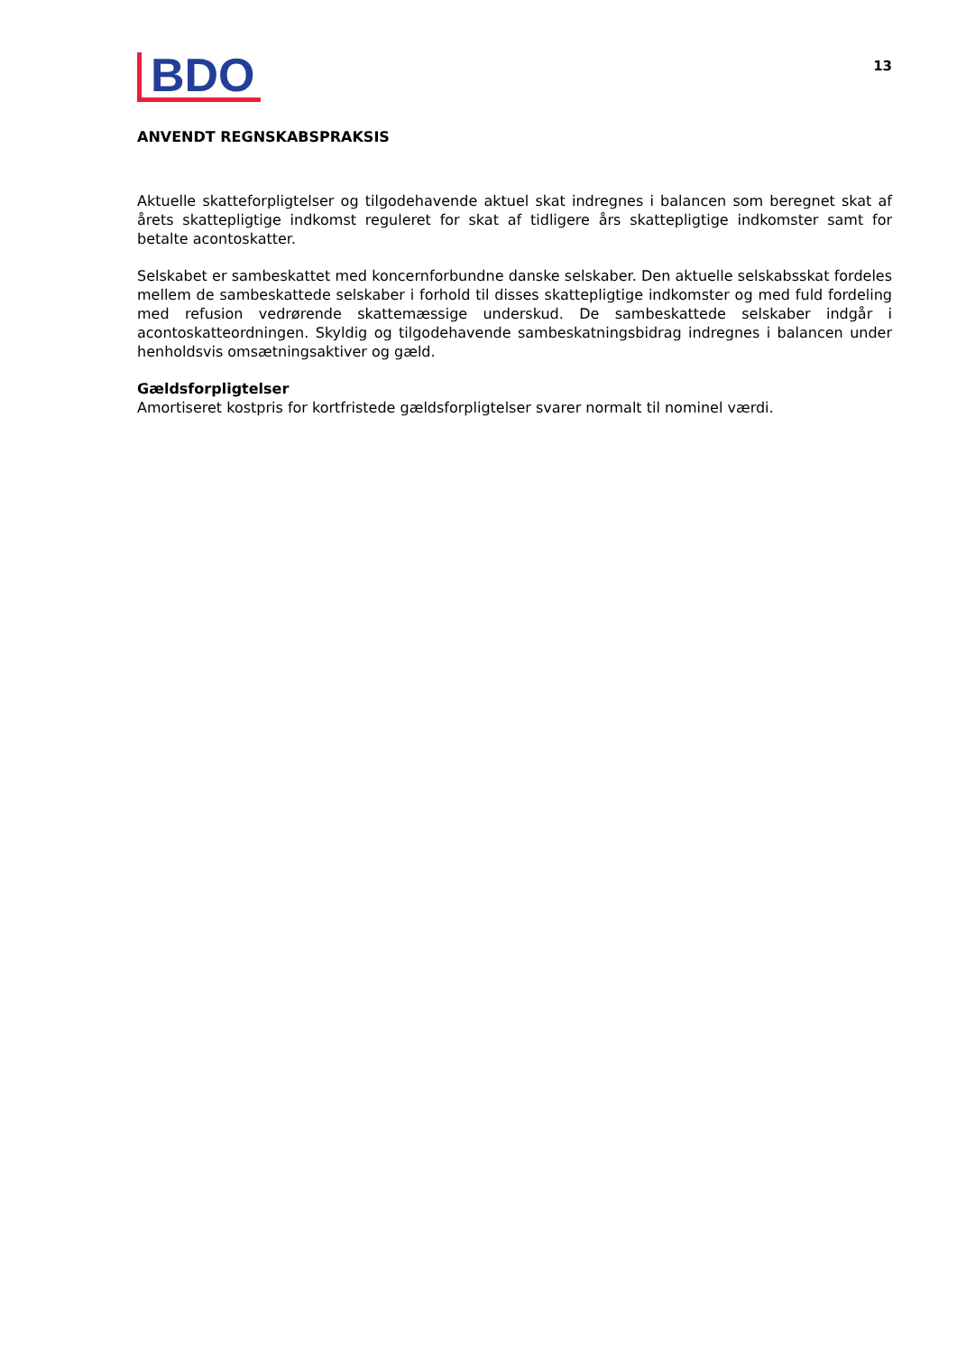BDO
13
ANVENDT REGNSKABSPRAKSIS
Aktuelle skatteforpligtelser og tilgodehavende aktuel skat indregnes i balancen som beregnet skat af årets skattepligtige indkomst reguleret for skat af tidligere års skattepligtige indkomster samt for betalte acontoskatter.
Selskabet er sambeskattet med koncernforbundne danske selskaber. Den aktuelle selskabsskat fordeles mellem de sambeskattede selskaber i forhold til disses skattepligtige indkomster og med fuld fordeling med refusion vedrørende skattemæssige underskud. De sambeskattede selskaber indgår i acontoskatteordningen. Skyldig og tilgodehavende sambeskatningsbidrag indregnes i balancen under henholdsvis omsætningsaktiver og gæld.
Gældsforpligtelser
Amortiseret kostpris for kortfristede gældsforpligtelser svarer normalt til nominel værdi.